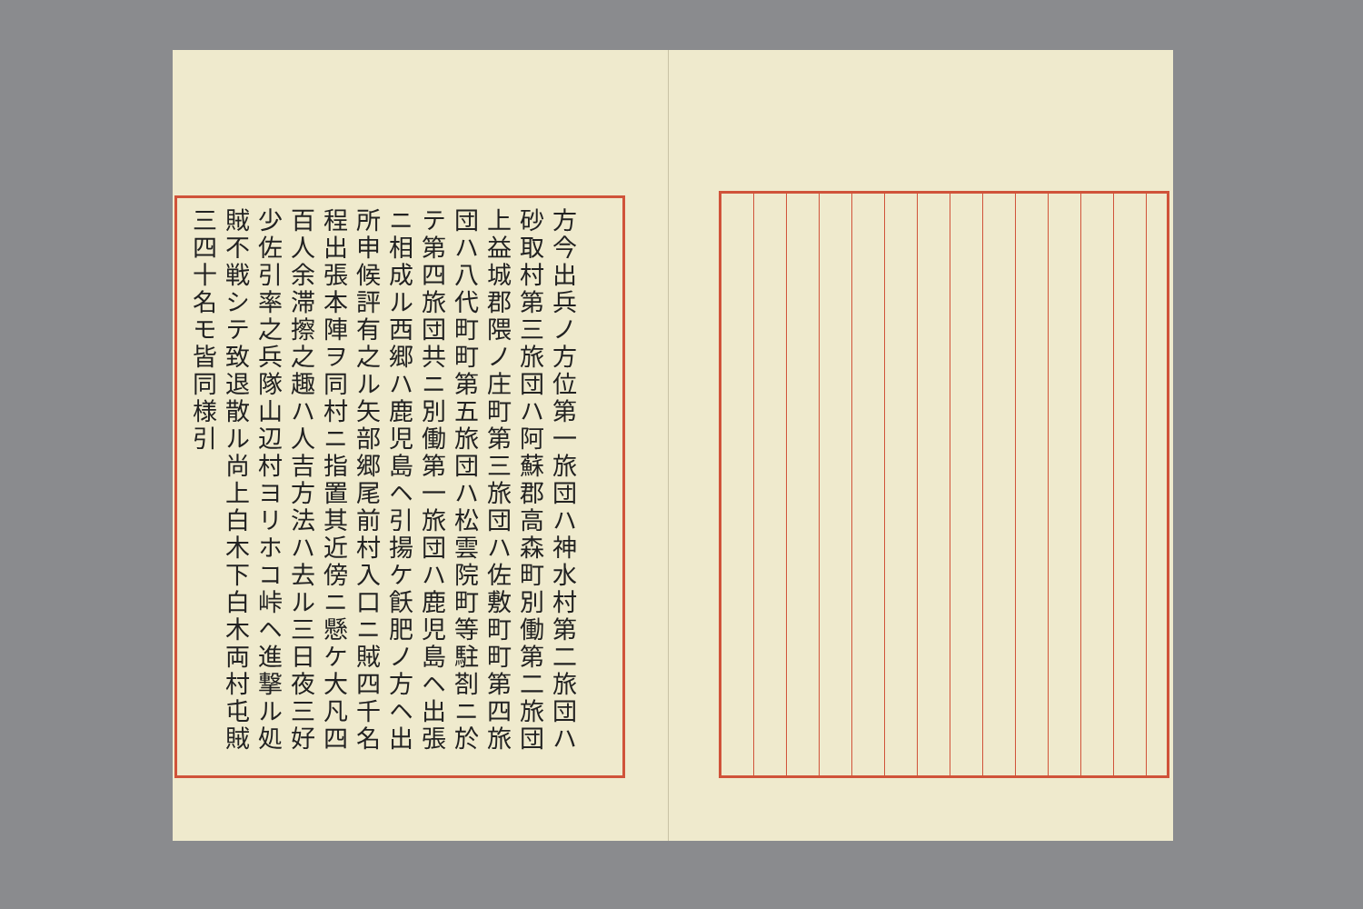方今出兵ノ方位第一旅団ハ神水村第二旅団ハ砂取村第三旅団ハ阿蘇郡高森町別働第二旅団上益城郡隈ノ庄町第三旅団ハ佐敷町町第四旅団ハ八代町町第五旅団ハ松雲院町等駐剳ニ於テ第四旅団共ニ別働第一旅団ハ鹿児島ヘ出張ニ相成ル西郷ハ鹿児島ヘ引揚ケ飫肥ノ方ヘ出所申候評有之ル矢部郷尾前村入口ニ賊四千名程出張本陣ヲ同村ニ指置其近傍ニ懸ケ大凡四百人余滞擦之趣ハ人吉方法ハ去ル三日夜三好少佐引率之兵隊山辺村ヨリホコ峠ヘ進撃ル処賊不戦シテ致退散ル尚上白木下白木両村屯賊三四十名モ皆同様引